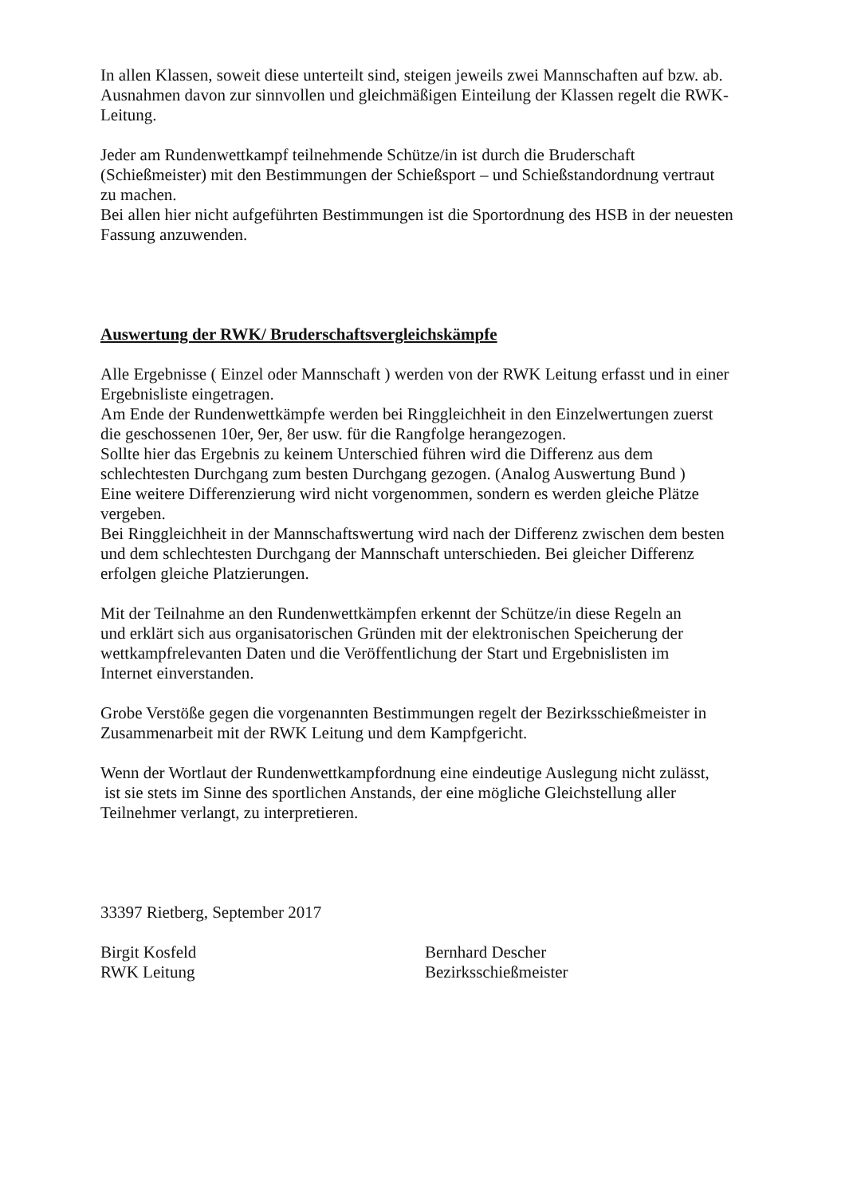In allen Klassen, soweit diese unterteilt sind, steigen jeweils zwei Mannschaften auf bzw. ab.
Ausnahmen davon zur sinnvollen und gleichmäßigen Einteilung der Klassen regelt die RWK-
Leitung.
Jeder am Rundenwettkampf teilnehmende Schütze/in ist durch die Bruderschaft
(Schießmeister) mit den Bestimmungen der Schießsport – und Schießstandordnung vertraut
zu machen.
Bei allen hier nicht aufgeführten Bestimmungen ist die Sportordnung des HSB in der neuesten
Fassung anzuwenden.
Auswertung der RWK/ Bruderschaftsvergleichskämpfe
Alle Ergebnisse ( Einzel oder Mannschaft ) werden von der RWK Leitung erfasst und in einer
Ergebnisliste eingetragen.
Am Ende der Rundenwettkämpfe werden bei Ringgleichheit in den Einzelwertungen zuerst
die geschossenen 10er, 9er, 8er usw. für die Rangfolge herangezogen.
Sollte hier das Ergebnis zu keinem Unterschied führen wird die Differenz aus dem
schlechtesten Durchgang zum besten Durchgang gezogen. (Analog Auswertung Bund )
Eine weitere Differenzierung wird nicht vorgenommen, sondern es werden gleiche Plätze
vergeben.
Bei Ringgleichheit in der Mannschaftswertung wird nach der Differenz zwischen dem besten
und dem schlechtesten Durchgang der Mannschaft unterschieden. Bei gleicher Differenz
erfolgen gleiche Platzierungen.
Mit der Teilnahme an den Rundenwettkämpfen erkennt der Schütze/in diese Regeln an
und erklärt sich aus organisatorischen Gründen mit der elektronischen Speicherung der
wettkampfrelevanten Daten und die Veröffentlichung der Start und Ergebnislisten im
Internet einverstanden.
Grobe Verstöße gegen die vorgenannten Bestimmungen regelt der Bezirksschießmeister in
Zusammenarbeit mit der RWK Leitung und dem Kampfgericht.
Wenn der Wortlaut der Rundenwettkampfordnung eine eindeutige Auslegung nicht zulässt,
ist sie stets im Sinne des sportlichen Anstands, der eine mögliche Gleichstellung aller
Teilnehmer verlangt, zu interpretieren.
33397 Rietberg, September 2017
Birgit Kosfeld
RWK Leitung
Bernhard Descher
Bezirksschießmeister